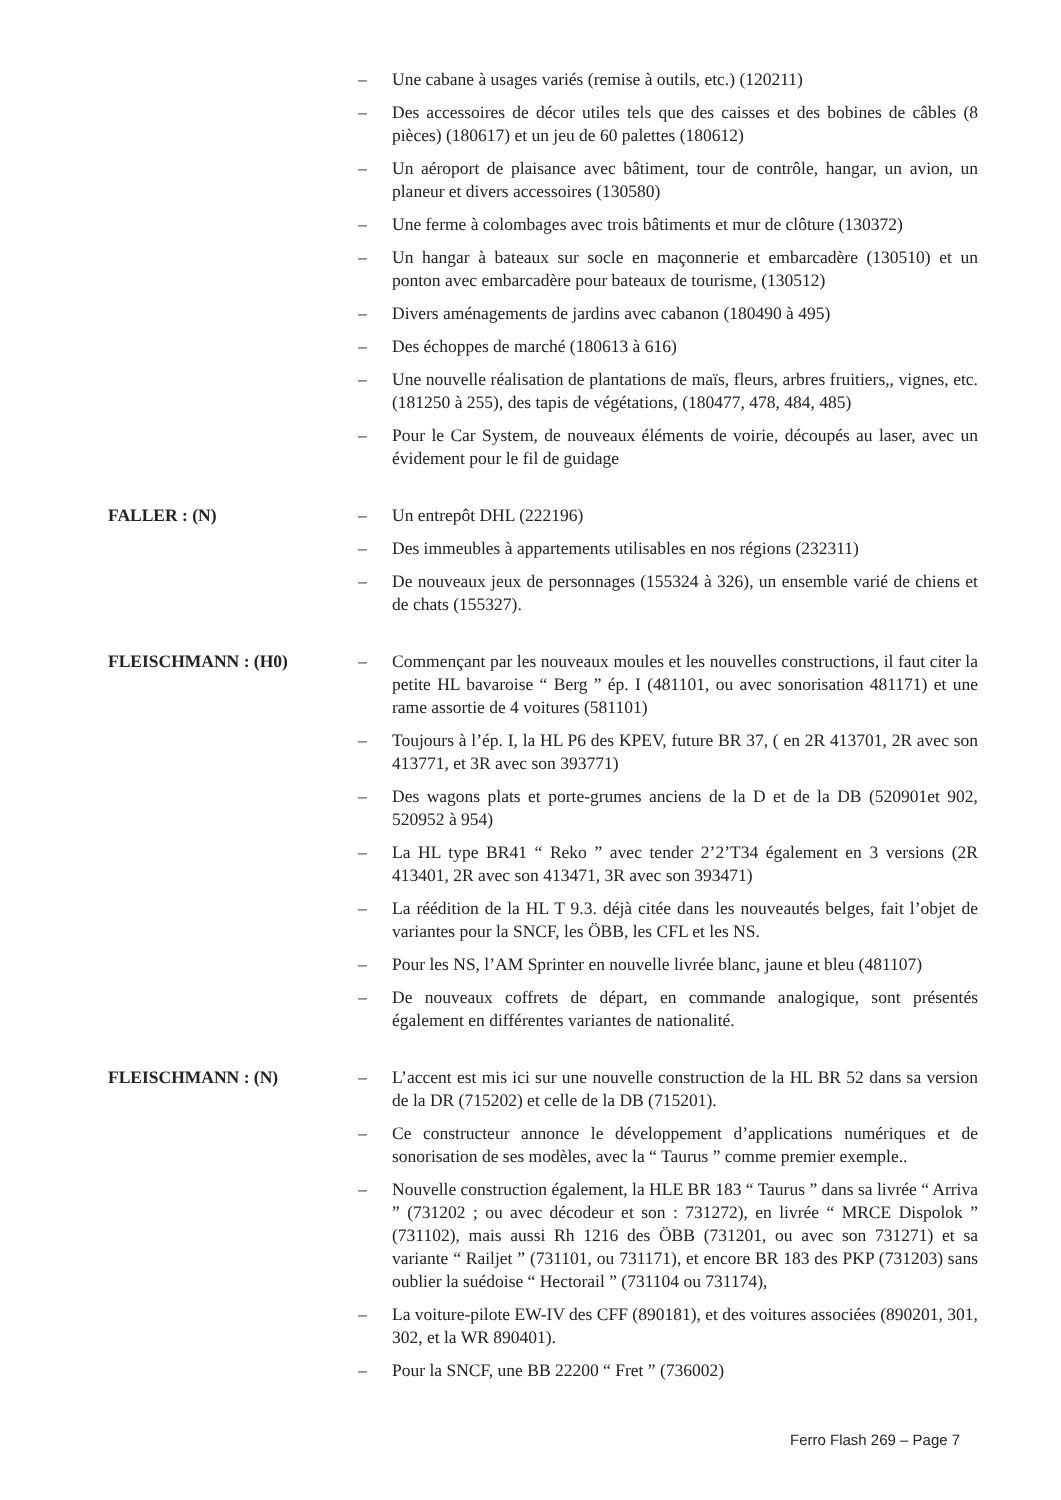– Une cabane à usages variés (remise à outils, etc.) (120211)
– Des accessoires de décor utiles tels que des caisses et des bobines de câbles (8 pièces) (180617) et un jeu de 60 palettes (180612)
– Un aéroport de plaisance avec bâtiment, tour de contrôle, hangar, un avion, un planeur et divers accessoires (130580)
– Une ferme à colombages avec trois bâtiments et mur de clôture (130372)
– Un hangar à bateaux sur socle en maçonnerie et embarcadère (130510) et un ponton avec embarcadère pour bateaux de tourisme, (130512)
– Divers aménagements de jardins avec cabanon (180490 à 495)
– Des échoppes de marché (180613 à 616)
– Une nouvelle réalisation de plantations de maïs, fleurs, arbres fruitiers,, vignes, etc. (181250 à 255), des tapis de végétations, (180477, 478, 484, 485)
– Pour le Car System, de nouveaux éléments de voirie, découpés au laser, avec un évidement pour le fil de guidage
FALLER : (N) – Un entrepôt DHL (222196)
– Des immeubles à appartements utilisables en nos régions (232311)
– De nouveaux jeux de personnages (155324 à 326), un ensemble varié de chiens et de chats (155327).
FLEISCHMANN : (H0) – Commençant par les nouveaux moules et les nouvelles constructions, il faut citer la petite HL bavaroise “ Berg ” ép. I (481101, ou avec sonorisation 481171) et une rame assortie de 4 voitures (581101)
– Toujours à l’ép. I, la HL P6 des KPEV, future BR 37, ( en 2R 413701, 2R avec son 413771, et 3R avec son 393771)
– Des wagons plats et porte-grumes anciens de la D et de la DB (520901et 902, 520952 à 954)
– La HL type BR41 “ Reko ” avec tender 2’2’T34 également en 3 versions (2R 413401, 2R avec son 413471, 3R avec son 393471)
– La réédition de la HL T 9.3. déjà citée dans les nouveautés belges, fait l’objet de variantes pour la SNCF, les ÖBB, les CFL et les NS.
– Pour les NS, l’AM Sprinter en nouvelle livrée blanc, jaune et bleu (481107)
– De nouveaux coffrets de départ, en commande analogique, sont présentés également en différentes variantes de nationalité.
FLEISCHMANN : (N) – L’accent est mis ici sur une nouvelle construction de la HL BR 52 dans sa version de la DR (715202) et celle de la DB (715201).
– Ce constructeur annonce le développement d’applications numériques et de sonorisation de ses modèles, avec la “ Taurus ” comme premier exemple..
– Nouvelle construction également, la HLE BR 183 “ Taurus ” dans sa livrée “ Arriva ” (731202 ; ou avec décodeur et son : 731272), en livrée “ MRCE Dispolok ” (731102), mais aussi Rh 1216 des ÖBB (731201, ou avec son 731271) et sa variante “ Railjet ” (731101, ou 731171), et encore BR 183 des PKP (731203) sans oublier la suédoise “ Hectorail ” (731104 ou 731174),
– La voiture-pilote EW-IV des CFF (890181), et des voitures associées (890201, 301, 302, et la WR 890401).
– Pour la SNCF, une BB 22200 “ Fret ” (736002)
Ferro Flash 269 – Page 7